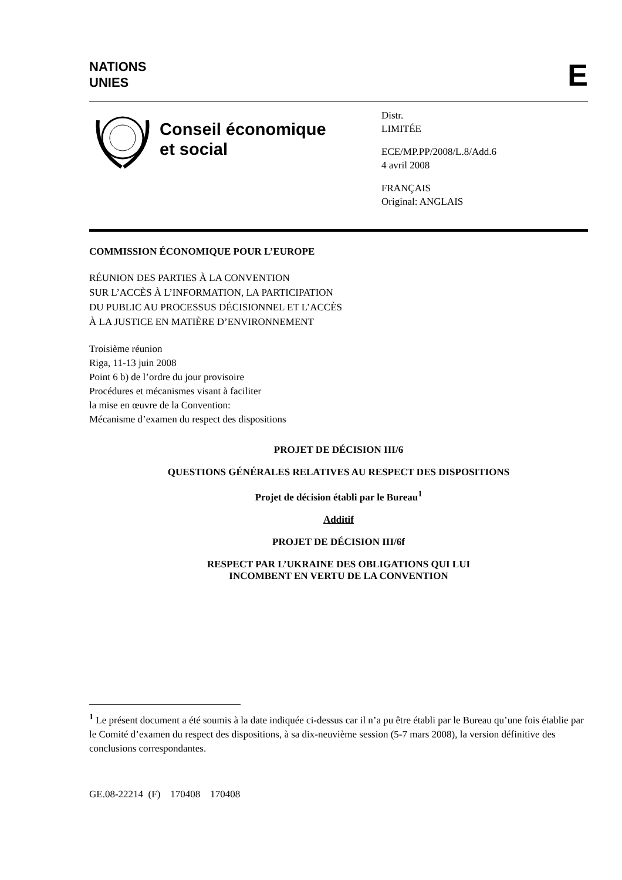NATIONS
UNIES
E
Conseil économique
et social
Distr.
LIMITÉE
ECE/MP.PP/2008/L.8/Add.6
4 avril 2008
FRANÇAIS
Original: ANGLAIS
COMMISSION ÉCONOMIQUE POUR L’EUROPE
RÉUNION DES PARTIES À LA CONVENTION
SUR L’ACCÈS À L’INFORMATION, LA PARTICIPATION
DU PUBLIC AU PROCESSUS DÉCISIONNEL ET L’ACCÈS
À LA JUSTICE EN MATIÈRE D’ENVIRONNEMENT
Troisième réunion
Riga, 11-13 juin 2008
Point 6 b) de l’ordre du jour provisoire
Procédures et mécanismes visant à faciliter
la mise en œuvre de la Convention:
Mécanisme d’examen du respect des dispositions
PROJET DE DÉCISION III/6
QUESTIONS GÉNÉRALES RELATIVES AU RESPECT DES DISPOSITIONS
Projet de décision établi par le Bureau<sup>1</sup>
Additif
PROJET DE DÉCISION III/6f
RESPECT PAR L’UKRAINE DES OBLIGATIONS QUI LUI
INCOMBENT EN VERTU DE LA CONVENTION
<sup>1</sup> Le présent document a été soumis à la date indiquée ci-dessus car il n’a pu être établi par le Bureau qu’une fois établie par le Comité d’examen du respect des dispositions, à sa dix-neuvième session (5-7 mars 2008), la version définitive des conclusions correspondantes.
GE.08-22214 (F) 170408 170408